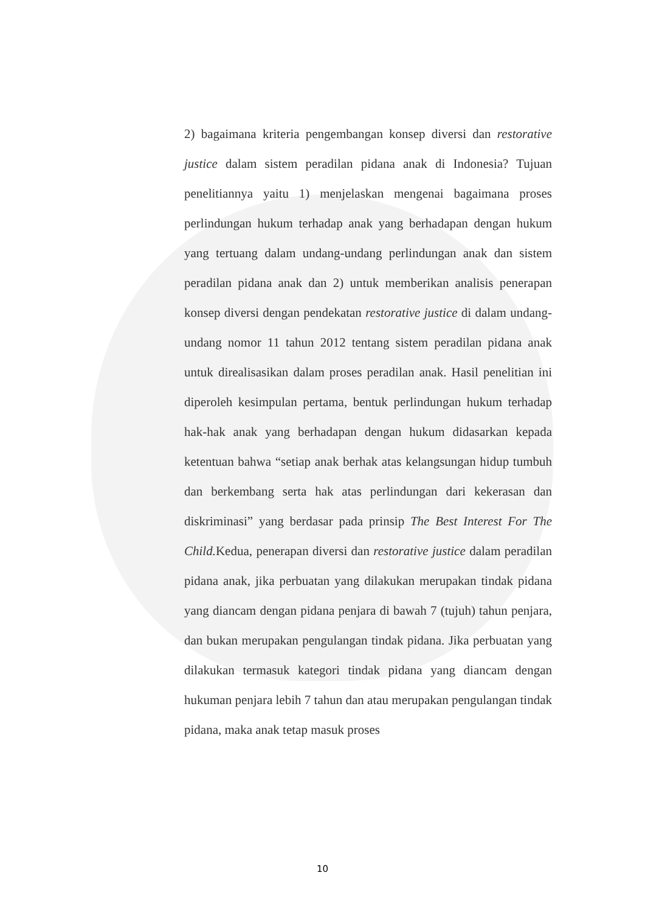2) bagaimana kriteria pengembangan konsep diversi dan restorative justice dalam sistem peradilan pidana anak di Indonesia? Tujuan penelitiannya yaitu 1) menjelaskan mengenai bagaimana proses perlindungan hukum terhadap anak yang berhadapan dengan hukum yang tertuang dalam undang-undang perlindungan anak dan sistem peradilan pidana anak dan 2) untuk memberikan analisis penerapan konsep diversi dengan pendekatan restorative justice di dalam undang-undang nomor 11 tahun 2012 tentang sistem peradilan pidana anak untuk direalisasikan dalam proses peradilan anak. Hasil penelitian ini diperoleh kesimpulan pertama, bentuk perlindungan hukum terhadap hak-hak anak yang berhadapan dengan hukum didasarkan kepada ketentuan bahwa “setiap anak berhak atas kelangsungan hidup tumbuh dan berkembang serta hak atas perlindungan dari kekerasan dan diskriminasi” yang berdasar pada prinsip The Best Interest For The Child. Kedua, penerapan diversi dan restorative justice dalam peradilan pidana anak, jika perbuatan yang dilakukan merupakan tindak pidana yang diancam dengan pidana penjara di bawah 7 (tujuh) tahun penjara, dan bukan merupakan pengulangan tindak pidana. Jika perbuatan yang dilakukan termasuk kategori tindak pidana yang diancam dengan hukuman penjara lebih 7 tahun dan atau merupakan pengulangan tindak pidana, maka anak tetap masuk proses
10